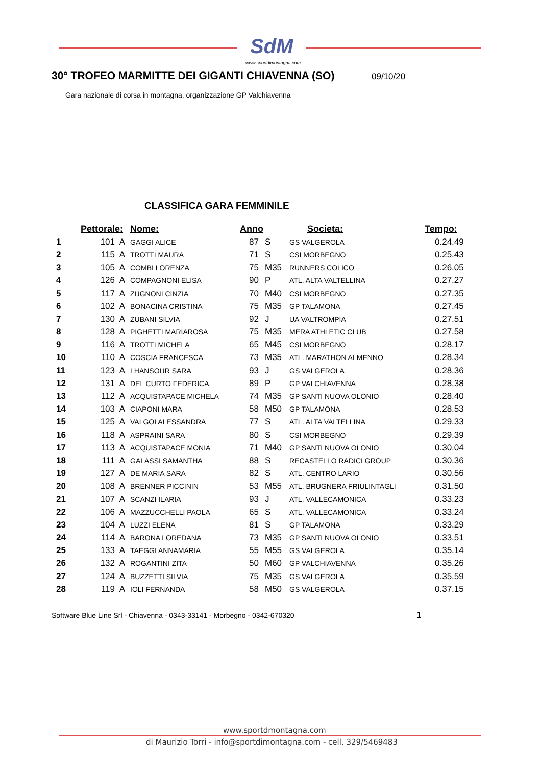SdM
www.sportdimontagna.com
30° TROFEO MARMITTE DEI GIGANTI CHIAVENNA (SO)
09/10/20
Gara nazionale di corsa in montagna, organizzazione GP Valchiavenna
CLASSIFICA GARA FEMMINILE
| | Pettorale: | | Nome: | Anno | | Societa: | Tempo: |
| --- | --- | --- | --- | --- | --- | --- | --- |
| 1 | 101 | A | GAGGI ALICE | 87 | S | GS VALGEROLA | 0.24.49 |
| 2 | 115 | A | TROTTI MAURA | 71 | S | CSI MORBEGNO | 0.25.43 |
| 3 | 105 | A | COMBI LORENZA | 75 | M35 | RUNNERS COLICO | 0.26.05 |
| 4 | 126 | A | COMPAGNONI ELISA | 90 | P | ATL. ALTA VALTELLINA | 0.27.27 |
| 5 | 117 | A | ZUGNONI CINZIA | 70 | M40 | CSI MORBEGNO | 0.27.35 |
| 6 | 102 | A | BONACINA CRISTINA | 75 | M35 | GP TALAMONA | 0.27.45 |
| 7 | 130 | A | ZUBANI SILVIA | 92 | J | UA VALTROMPIA | 0.27.51 |
| 8 | 128 | A | PIGHETTI MARIAROSA | 75 | M35 | MERA ATHLETIC CLUB | 0.27.58 |
| 9 | 116 | A | TROTTI MICHELA | 65 | M45 | CSI MORBEGNO | 0.28.17 |
| 10 | 110 | A | COSCIA FRANCESCA | 73 | M35 | ATL. MARATHON ALMENNO | 0.28.34 |
| 11 | 123 | A | LHANSOUR SARA | 93 | J | GS VALGEROLA | 0.28.36 |
| 12 | 131 | A | DEL CURTO FEDERICA | 89 | P | GP VALCHIAVENNA | 0.28.38 |
| 13 | 112 | A | ACQUISTAPACE MICHELA | 74 | M35 | GP SANTI NUOVA OLONIO | 0.28.40 |
| 14 | 103 | A | CIAPONI MARA | 58 | M50 | GP TALAMONA | 0.28.53 |
| 15 | 125 | A | VALGOI ALESSANDRA | 77 | S | ATL. ALTA VALTELLINA | 0.29.33 |
| 16 | 118 | A | ASPRAINI SARA | 80 | S | CSI MORBEGNO | 0.29.39 |
| 17 | 113 | A | ACQUISTAPACE MONIA | 71 | M40 | GP SANTI NUOVA OLONIO | 0.30.04 |
| 18 | 111 | A | GALASSI SAMANTHA | 88 | S | RECASTELLO RADICI GROUP | 0.30.36 |
| 19 | 127 | A | DE MARIA SARA | 82 | S | ATL. CENTRO LARIO | 0.30.56 |
| 20 | 108 | A | BRENNER PICCININ | 53 | M55 | ATL. BRUGNERA FRIULINTAGLI | 0.31.50 |
| 21 | 107 | A | SCANZI ILARIA | 93 | J | ATL. VALLECAMONICA | 0.33.23 |
| 22 | 106 | A | MAZZUCCHELLI PAOLA | 65 | S | ATL. VALLECAMONICA | 0.33.24 |
| 23 | 104 | A | LUZZI ELENA | 81 | S | GP TALAMONA | 0.33.29 |
| 24 | 114 | A | BARONA LOREDANA | 73 | M35 | GP SANTI NUOVA OLONIO | 0.33.51 |
| 25 | 133 | A | TAEGGI ANNAMARIA | 55 | M55 | GS VALGEROLA | 0.35.14 |
| 26 | 132 | A | ROGANTINI ZITA | 50 | M60 | GP VALCHIAVENNA | 0.35.26 |
| 27 | 124 | A | BUZZETTI SILVIA | 75 | M35 | GS VALGEROLA | 0.35.59 |
| 28 | 119 | A | IOLI FERNANDA | 58 | M50 | GS VALGEROLA | 0.37.15 |
Software Blue Line Srl - Chiavenna - 0343-33141 - Morbegno - 0342-670320
1
www.sportdmontagna.com
di Maurizio Torri - info@sportdimontagna.com - cell. 329/5469483